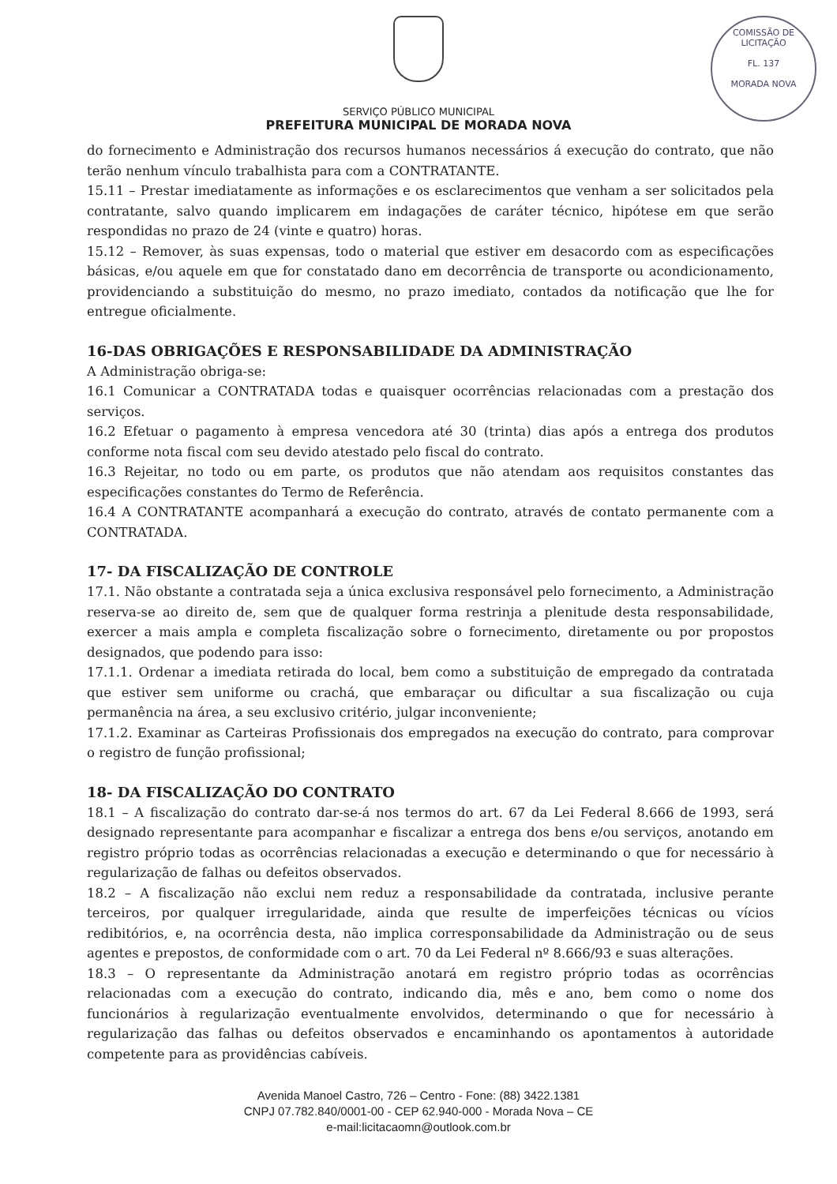COMISSÃO DE LICITAÇÃO
FL. 137
MORADA NOVA
SERVIÇO PÚBLICO MUNICIPAL
PREFEITURA MUNICIPAL DE MORADA NOVA
do fornecimento e Administração dos recursos humanos necessários á execução do contrato, que não terão nenhum vínculo trabalhista para com a CONTRATANTE.
15.11 – Prestar imediatamente as informações e os esclarecimentos que venham a ser solicitados pela contratante, salvo quando implicarem em indagações de caráter técnico, hipótese em que serão respondidas no prazo de 24 (vinte e quatro) horas.
15.12 – Remover, às suas expensas, todo o material que estiver em desacordo com as especificações básicas, e/ou aquele em que for constatado dano em decorrência de transporte ou acondicionamento, providenciando a substituição do mesmo, no prazo imediato, contados da notificação que lhe for entregue oficialmente.
16-DAS OBRIGAÇÕES E RESPONSABILIDADE DA ADMINISTRAÇÃO
A Administração obriga-se:
16.1 Comunicar a CONTRATADA todas e quaisquer ocorrências relacionadas com a prestação dos serviços.
16.2 Efetuar o pagamento à empresa vencedora até 30 (trinta) dias após a entrega dos produtos conforme nota fiscal com seu devido atestado pelo fiscal do contrato.
16.3 Rejeitar, no todo ou em parte, os produtos que não atendam aos requisitos constantes das especificações constantes do Termo de Referência.
16.4 A CONTRATANTE acompanhará a execução do contrato, através de contato permanente com a CONTRATADA.
17- DA FISCALIZAÇÃO DE CONTROLE
17.1. Não obstante a contratada seja a única exclusiva responsável pelo fornecimento, a Administração reserva-se ao direito de, sem que de qualquer forma restrinja a plenitude desta responsabilidade, exercer a mais ampla e completa fiscalização sobre o fornecimento, diretamente ou por propostos designados, que podendo para isso:
17.1.1. Ordenar a imediata retirada do local, bem como a substituição de empregado da contratada que estiver sem uniforme ou crachá, que embaraçar ou dificultar a sua fiscalização ou cuja permanência na área, a seu exclusivo critério, julgar inconveniente;
17.1.2. Examinar as Carteiras Profissionais dos empregados na execução do contrato, para comprovar o registro de função profissional;
18- DA FISCALIZAÇÃO DO CONTRATO
18.1 – A fiscalização do contrato dar-se-á nos termos do art. 67 da Lei Federal 8.666 de 1993, será designado representante para acompanhar e fiscalizar a entrega dos bens e/ou serviços, anotando em registro próprio todas as ocorrências relacionadas a execução e determinando o que for necessário à regularização de falhas ou defeitos observados.
18.2 – A fiscalização não exclui nem reduz a responsabilidade da contratada, inclusive perante terceiros, por qualquer irregularidade, ainda que resulte de imperfeições técnicas ou vícios redibitórios, e, na ocorrência desta, não implica corresponsabilidade da Administração ou de seus agentes e prepostos, de conformidade com o art. 70 da Lei Federal nº 8.666/93 e suas alterações.
18.3 – O representante da Administração anotará em registro próprio todas as ocorrências relacionadas com a execução do contrato, indicando dia, mês e ano, bem como o nome dos funcionários à regularização eventualmente envolvidos, determinando o que for necessário à regularização das falhas ou defeitos observados e encaminhando os apontamentos à autoridade competente para as providências cabíveis.
Avenida Manoel Castro, 726 – Centro - Fone: (88) 3422.1381
CNPJ 07.782.840/0001-00 - CEP 62.940-000 - Morada Nova – CE
e-mail:licitacaomn@outlook.com.br